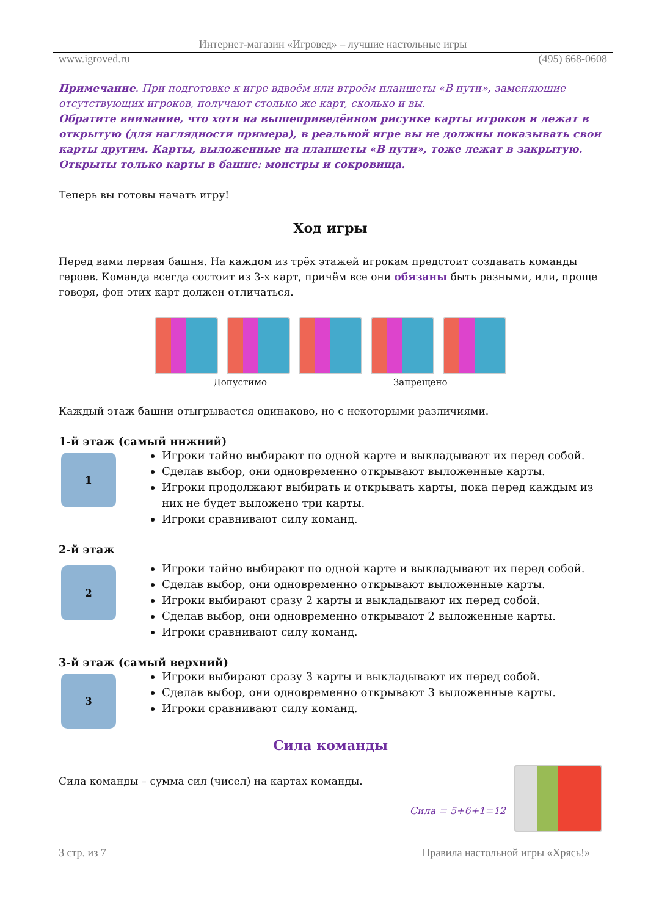Интернет-магазин «Игровед» – лучшие настольные игры
www.igroved.ru (495) 668-0608
Примечание. При подготовке к игре вдвоём или втроём планшеты «В пути», заменяющие отсутствующих игроков, получают столько же карт, сколько и вы.
Обратите внимание, что хотя на вышеприведённом рисунке карты игроков и лежат в открытую (для наглядности примера), в реальной игре вы не должны показывать свои карты другим. Карты, выложенные на планшеты «В пути», тоже лежат в закрытую. Открыты только карты в башне: монстры и сокровища.
Теперь вы готовы начать игру!
Ход игры
Перед вами первая башня. На каждом из трёх этажей игрокам предстоит создавать команды героев. Команда всегда состоит из 3-х карт, причём все они обязаны быть разными, или, проще говоря, фон этих карт должен отличаться.
Допустимо Запрещено
Каждый этаж башни отыгрывается одинаково, но с некоторыми различиями.
1-й этаж (самый нижний)
1
Игроки тайно выбирают по одной карте и выкладывают их перед собой.
Сделав выбор, они одновременно открывают выложенные карты.
Игроки продолжают выбирать и открывать карты, пока перед каждым из них не будет выложено три карты.
Игроки сравнивают силу команд.
2-й этаж
2
Игроки тайно выбирают по одной карте и выкладывают их перед собой.
Сделав выбор, они одновременно открывают выложенные карты.
Игроки выбирают сразу 2 карты и выкладывают их перед собой.
Сделав выбор, они одновременно открывают 2 выложенные карты.
Игроки сравнивают силу команд.
3-й этаж (самый верхний)
3
Игроки выбирают сразу 3 карты и выкладывают их перед собой.
Сделав выбор, они одновременно открывают 3 выложенные карты.
Игроки сравнивают силу команд.
Сила команды
Сила команды – сумма сил (чисел) на картах команды.
Сила = 5+6+1=12
3 стр. из 7 Правила настольной игры «Хрясь!»